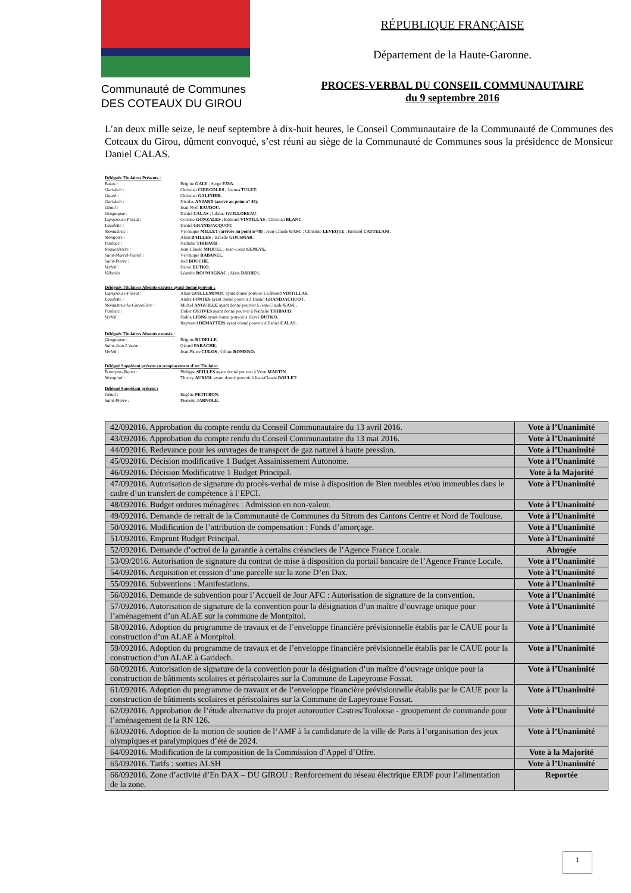Communauté de Communes
DES COTEAUX DU GIROU
RÉPUBLIQUE FRANÇAISE
Département de la Haute-Garonne.
PROCES-VERBAL DU CONSEIL COMMUNAUTAIRE
du 9 septembre 2016
L’an deux mille seize, le neuf septembre à dix-huit heures, le Conseil Communautaire de la Communauté de Communes des Coteaux du Girou, dûment convoqué, s’est réuni au siège de la Communauté de Communes sous la présidence de Monsieur Daniel CALAS.
Délégués Titulaires Présents :
Bazus : Brigitte GALY ; Serge FAVA.
Garidech : Christian CIERCOLES ; Joanna TULET.
Gauré : Christian GALINIER.
Garidech : Nicolas ANJARD (arrivé au point n° 49).
Gémil : Jean-Noël BAUDOU.
Gragnague : Daniel CALAS ; Liliane GUILLOREAU.
Lapeyrouse-Fossat : Corinne GONZALES ; Edmond VINTILLAS ; Christian BLANC.
Lavalette : Daniel GRANDJACQUOT.
Montastruc : Véronique MILLET (arrivée au point n°48) ; Jean-Claude GASC ; Christine LEVEQUE ; Bernard CATTELANI.
Montjoire : Alain BAILLES ; Isabelle GOUSMAR.
Paulhac : Nathalie THIBAUD.
Roquesérière : Jean-Claude MIQUEL ; Jean-Louis GENEVE.
Saint-Marcel-Paulel : Véronique RABANEL.
Saint-Pierre : Joël BOUCHE.
Verfeil : Hervé DUTKO.
Villariès Léandre ROUMAGNAC ; Alain BARBES.
Délégués Titulaires Absents excusés ayant donné pouvoir :
Lapeyrouse-Fossat : Alain GUILLEMINOT ayant donné pouvoir à Edmond VINTILLAS.
Lavalette : André FONTES ayant donné pouvoir à Daniel GRANDJACQUOT.
Montastruc-la-Conseillère : Michel ANGUILLE ayant donné pouvoir à Jean-Claude GASC.
Paulhac : Didier CUJIVES ayant donné pouvoir à Nathalie THIBAUD.
Verfeil : Fadila LIONS ayant donné pouvoir à Hervé DUTKO.
Raymond DEMATTEIS ayant donné pouvoir à Daniel CALAS.
Délégués Titulaires Absents excusés :
Gragnague : Brigitte RUDELLE.
Saint-Jean-L’herm : Gérard PARACHE.
Verfeil : Jean-Pierre CULOS ; Céline ROMERO.
Délégué Suppléant présent en remplacement d’un Titulaire:
Bonrepos-Riquet : Philippe SEILLES ayant donné pouvoir à Yvon MARTIN.
Montpitol : Thierry AURIOL ayant donné pouvoir à Jean-Claude BOULET.
Délégué Suppléant présent :
Gémil : Eugène PETITBON.
Saint-Pierre : Pierrette JARNOLE.
| 42/092016. Approbation du compte rendu du Conseil Communautaire du 13 avril 2016. | Vote à l’Unanimité |
| 43/092016. Approbation du compte rendu du Conseil Communautaire du 13 mai 2016. | Vote à l’Unanimité |
| 44/092016. Redevance pour les ouvrages de transport de gaz naturel à haute pression. | Vote à l’Unanimité |
| 45/092016. Décision modificative 1 Budget Assainissement Autonome. | Vote à l’Unanimité |
| 46/092016. Décision Modificative 1 Budget Principal. | Vote à la Majorité |
| 47/092016. Autorisation de signature du procès-verbal de mise à disposition de Bien meubles et/ou immeubles dans le cadre d’un transfert de compétence à l’EPCI. | Vote à l’Unanimité |
| 48/092016. Budget ordures ménagères : Admission en non-valeur. | Vote à l’Unanimité |
| 49/092016. Demande de retrait de la Communauté de Communes du Sitrom des Cantons Centre et Nord de Toulouse. | Vote à l’Unanimité |
| 50/092016. Modification de l’attribution de compensation : Fonds d’amorçage. | Vote à l’Unanimité |
| 51/092016. Emprunt Budget Principal. | Vote à l’Unanimité |
| 52/092016. Demande d’octroi de la garantie à certains créanciers de l’Agence France Locale. | Abrogée |
| 53/09/2016. Autorisation de signature du contrat de mise à disposition du portail bancaire de l’Agence France Locale. | Vote à l’Unanimité |
| 54/092016. Acquisition et cession d’une parcelle sur la zone D’en Dax. | Vote à l’Unanimité |
| 55/092016. Subventions : Manifestations. | Vote à l’Unanimité |
| 56/092016. Demande de subvention pour l’Accueil de Jour AFC : Autorisation de signature de la convention. | Vote à l’Unanimité |
| 57/092016. Autorisation de signature de la convention pour la désignation d’un maître d’ouvrage unique pour l’aménagement d’un ALAE sur la commune de Montpitol. | Vote à l’Unanimité |
| 58/092016. Adoption du programme de travaux et de l’enveloppe financière prévisionnelle établis par le CAUE pour la construction d’un ALAE à Montpitol. | Vote à l’Unanimité |
| 59/092016. Adoption du programme de travaux et de l’enveloppe financière prévisionnelle établis par le CAUE pour la construction d’un ALAE à Garidech. | Vote à l’Unanimité |
| 60/092016. Autorisation de signature de la convention pour la désignation d’un maître d’ouvrage unique pour la construction de bâtiments scolaires et périscolaires sur la Commune de Lapeyrouse Fossat. | Vote à l’Unanimité |
| 61/092016. Adoption du programme de travaux et de l’enveloppe financière prévisionnelle établis par le CAUE pour la construction de bâtiments scolaires et périscolaires sur la Commune de Lapeyrouse Fossat. | Vote à l’Unanimité |
| 62/092016. Approbation de l’étude alternative du projet autoroutier Castres/Toulouse - groupement de commande pour l’aménagement de la RN 126. | Vote à l’Unanimité |
| 63/092016. Adoption de la motion de soutien de l’AMF à la candidature de la ville de Paris à l’organisation des jeux olympiques et paralympiques d’été de 2024. | Vote à l’Unanimité |
| 64/092016. Modification de la composition de la Commission d’Appel d’Offre. | Vote à la Majorité |
| 65/092016. Tarifs : sorties ALSH | Vote à l’Unanimité |
| 66/092016. Zone d’activité d’En DAX – DU GIROU : Renforcement du réseau électrique ERDF pour l’alimentation de la zone. | Reportée |
1